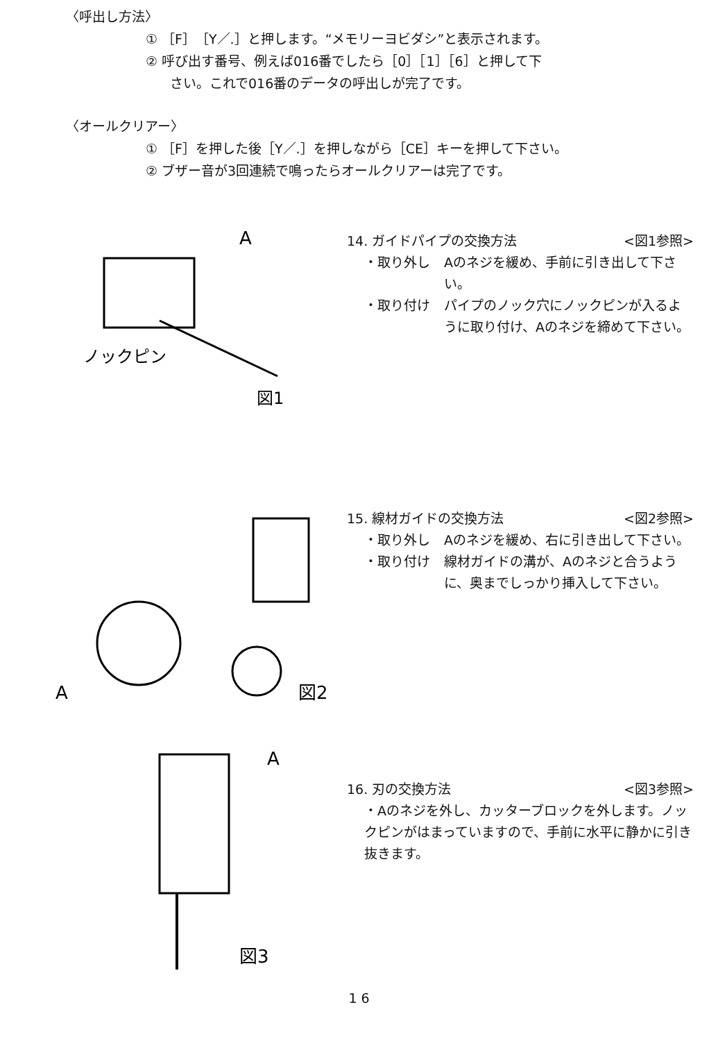〈呼出し方法〉
① ［F］［Y／.］と押します。“メモリーヨビダシ”と表示されます。
② 呼び出す番号、例えば016番でしたら［0］［1］［6］と押して下
さい。これで016番のデータの呼出しが完了です。
〈オールクリアー〉
① ［F］を押した後［Y／.］を押しながら［CE］キーを押して下さい。
② ブザー音が3回連続で鳴ったらオールクリアーは完了です。
A
ノックピン
図1
14. ガイドパイプの交換方法 <図1参照>
・取り外し Aのネジを緩め、手前に引き出して下さい。
・取り付け パイプのノック穴にノックピンが入るように取り付け、Aのネジを締めて下さい。
A
図2
15. 線材ガイドの交換方法 <図2参照>
・取り外し Aのネジを緩め、右に引き出して下さい。
・取り付け 線材ガイドの溝が、Aのネジと合うように、奥までしっかり挿入して下さい。
A
図3
16. 刃の交換方法 <図3参照>
・Aのネジを外し、カッターブロックを外します。ノックピンがはまっていますので、手前に水平に静かに引き抜きます。
1 6